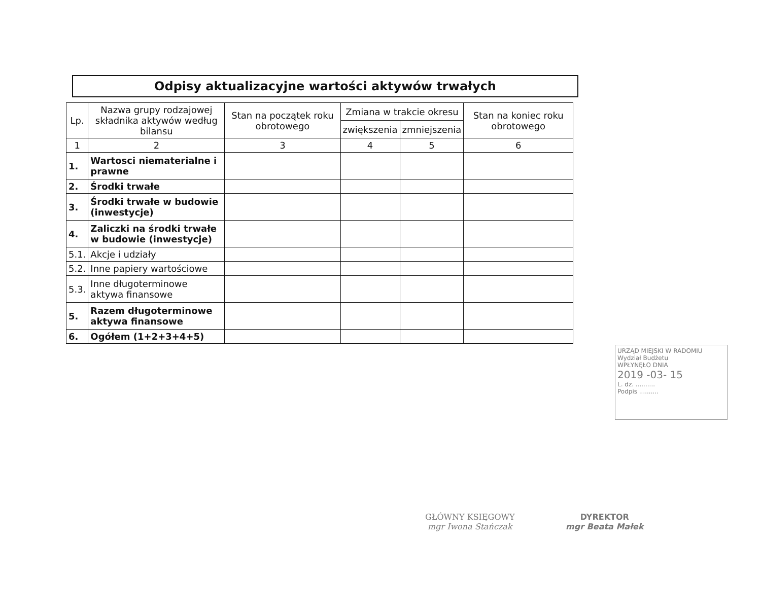Odpisy aktualizacyjne wartości aktywów trwałych
| Lp. | Nazwa grupy rodzajowej składnika aktywów według bilansu | Stan na początek roku obrotowego | Zmiana w trakcie okresu | | Stan na koniec roku obrotowego |
| --- | --- | --- | --- | --- | --- |
| | | | zwiększenia | zmniejszenia | |
| 1 | 2 | 3 | 4 | 5 | 6 |
| 1. | Wartosci niematerialne i prawne | | | | |
| 2. | Środki trwałe | | | | |
| 3. | Środki trwałe w budowie (inwestycje) | | | | |
| 4. | Zaliczki na środki trwałe w budowie (inwestycje) | | | | |
| 5.1. | Akcje i udziały | | | | |
| 5.2. | Inne papiery wartościowe | | | | |
| 5.3. | Inne długoterminowe aktywa finansowe | | | | |
| 5. | Razem długoterminowe aktywa finansowe | | | | |
| 6. | Ogółem (1+2+3+4+5) | | | | |
URZĄD MIEJSKI W RADOMIU
Wydział Budżetu
WPŁYNĘŁO DNIA
2019 -03- 15
L. dz. ..........
Podpis ..........
GŁÓWNY KSIĘGOWY
mgr Iwona Stańczak
DYREKTOR
mgr Beata Małek